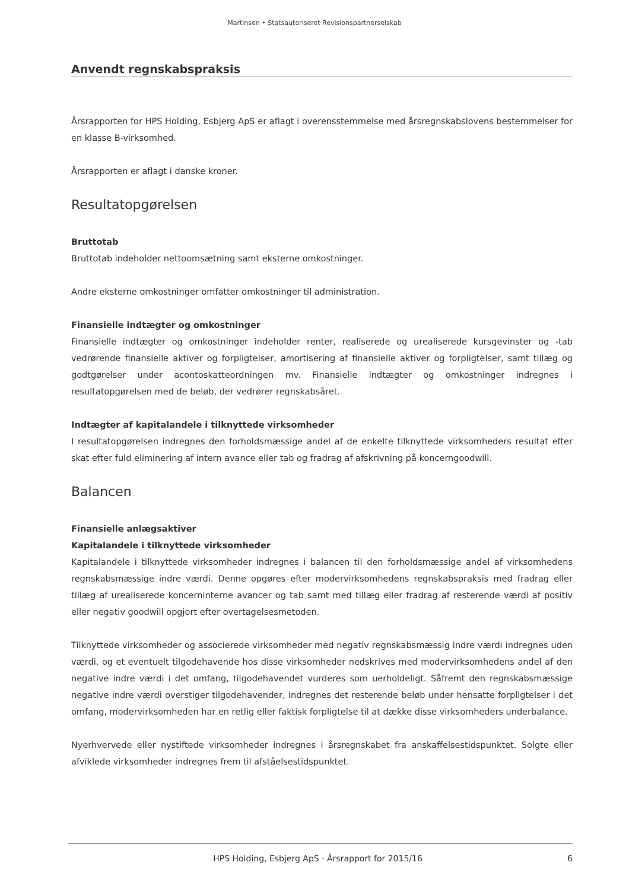Martinsen • Statsautoriseret Revisionspartnerselskab
Anvendt regnskabspraksis
Årsrapporten for HPS Holding, Esbjerg ApS er aflagt i overensstemmelse med årsregnskabslovens bestemmelser for en klasse B-virksomhed.
Årsrapporten er aflagt i danske kroner.
Resultatopgørelsen
Bruttotab
Bruttotab indeholder nettoomsætning samt eksterne omkostninger.
Andre eksterne omkostninger omfatter omkostninger til administration.
Finansielle indtægter og omkostninger
Finansielle indtægter og omkostninger indeholder renter, realiserede og urealiserede kursgevinster og -tab vedrørende finansielle aktiver og forpligtelser, amortisering af finansielle aktiver og forpligtelser, samt tillæg og godtgørelser under acontoskatteordningen mv. Finansielle indtægter og omkostninger indregnes i resultatopgørelsen med de beløb, der vedrører regnskabsåret.
Indtægter af kapitalandele i tilknyttede virksomheder
I resultatopgørelsen indregnes den forholdsmæssige andel af de enkelte tilknyttede virksomheders resultat efter skat efter fuld eliminering af intern avance eller tab og fradrag af afskrivning på koncerngoodwill.
Balancen
Finansielle anlægsaktiver
Kapitalandele i tilknyttede virksomheder
Kapitalandele i tilknyttede virksomheder indregnes i balancen til den forholdsmæssige andel af virksomhedens regnskabsmæssige indre værdi. Denne opgøres efter modervirksomhedens regnskabspraksis med fradrag eller tillæg af urealiserede koncerninterne avancer og tab samt med tillæg eller fradrag af resterende værdi af positiv eller negativ goodwill opgjort efter overtagelsesmetoden.
Tilknyttede virksomheder og associerede virksomheder med negativ regnskabsmæssig indre værdi indregnes uden værdi, og et eventuelt tilgodehavende hos disse virksomheder nedskrives med modervirksomhedens andel af den negative indre værdi i det omfang, tilgodehavendet vurderes som uerholdeligt. Såfremt den regnskabsmæssige negative indre værdi overstiger tilgodehavender, indregnes det resterende beløb under hensatte forpligtelser i det omfang, modervirksomheden har en retlig eller faktisk forpligtelse til at dække disse virksomheders underbalance.
Nyerhvervede eller nystiftede virksomheder indregnes i årsregnskabet fra anskaffelsestidspunktet. Solgte eller afviklede virksomheder indregnes frem til afståelsestidspunktet.
HPS Holding, Esbjerg ApS · Årsrapport for 2015/16 6